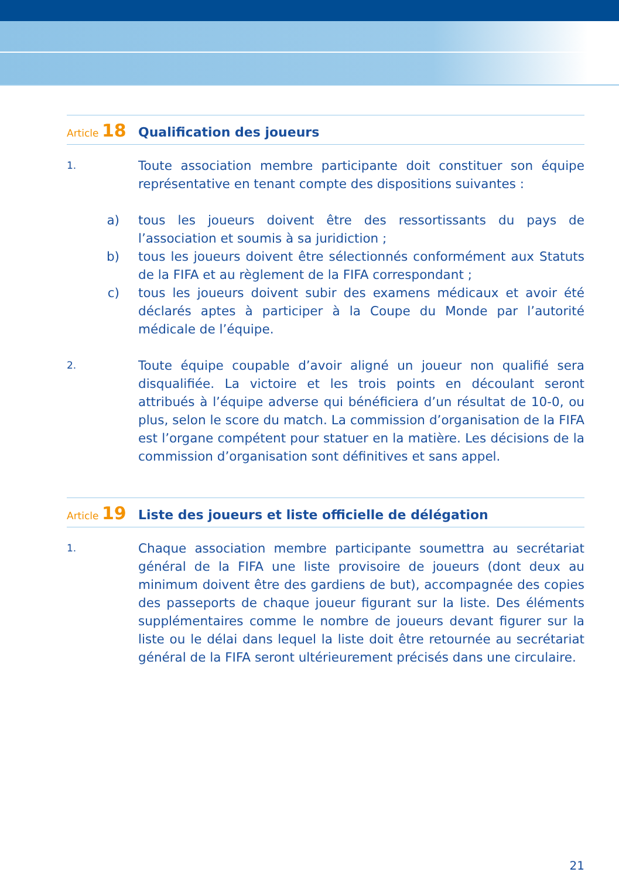Article 18
Qualification des joueurs
1.
Toute association membre participante doit constituer son équipe représentative en tenant compte des dispositions suivantes :
a) tous les joueurs doivent être des ressortissants du pays de l’association et soumis à sa juridiction ;
b) tous les joueurs doivent être sélectionnés conformément aux Statuts de la FIFA et au règlement de la FIFA correspondant ;
c) tous les joueurs doivent subir des examens médicaux et avoir été déclarés aptes à participer à la Coupe du Monde par l’autorité médicale de l’équipe.
2.
Toute équipe coupable d’avoir aligné un joueur non qualifié sera disqualifiée. La victoire et les trois points en découlant seront attribués à l’équipe adverse qui bénéficiera d’un résultat de 10-0, ou plus, selon le score du match. La commission d’organisation de la FIFA est l’organe compétent pour statuer en la matière. Les décisions de la commission d’organisation sont définitives et sans appel.
Article 19
Liste des joueurs et liste officielle de délégation
1.
Chaque association membre participante soumettra au secrétariat général de la FIFA une liste provisoire de joueurs (dont deux au minimum doivent être des gardiens de but), accompagnée des copies des passeports de chaque joueur figurant sur la liste. Des éléments supplémentaires comme le nombre de joueurs devant figurer sur la liste ou le délai dans lequel la liste doit être retournée au secrétariat général de la FIFA seront ultérieurement précisés dans une circulaire.
21